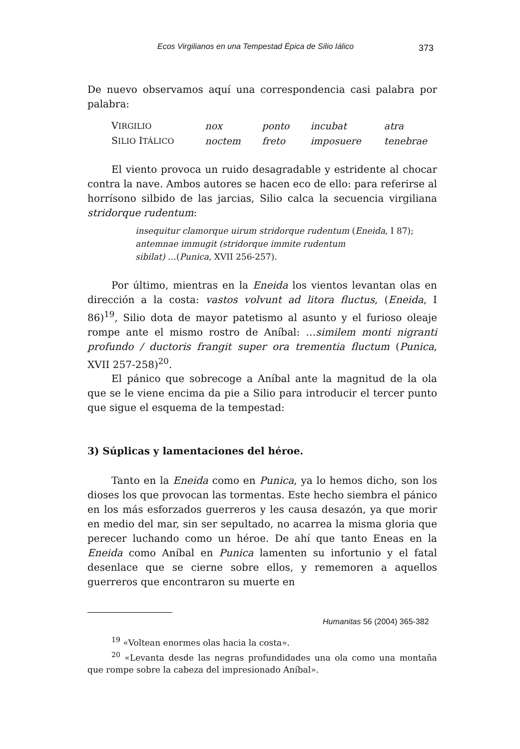Ecos Virgilianos en una Tempestad Épica de Silio Iálico 373
De nuevo observamos aquí una correspondencia casi palabra por palabra:
| V IRGILIO | nox | ponto | incubat | atra |
| S ILIO I TÁLICO | noctem | freto | imposuere | tenebrae |
El viento provoca un ruido desagradable y estridente al chocar contra la nave. Ambos autores se hacen eco de ello: para referirse al horrísono silbido de las jarcias, Silio calca la secuencia virgiliana stridorque rudentum:
insequitur clamorque uirum stridorque rudentum (Eneida, I 87);
antemnae immugit (stridorque immite rudentum
sibilat) …(Punica, XVII 256-257).
Por último, mientras en la Eneida los vientos levantan olas en dirección a la costa: vastos volvunt ad litora fluctus, (Eneida, I 86)<sup>19</sup>, Silio dota de mayor patetismo al asunto y el furioso oleaje rompe ante el mismo rostro de Aníbal: …similem monti nigranti profundo / ductoris frangit super ora trementia fluctum (Punica, XVII 257-258)<sup>20</sup>.
El pánico que sobrecoge a Aníbal ante la magnitud de la ola que se le viene encima da pie a Silio para introducir el tercer punto que sigue el esquema de la tempestad:
3) Súplicas y lamentaciones del héroe.
Tanto en la Eneida como en Punica, ya lo hemos dicho, son los dioses los que provocan las tormentas. Este hecho siembra el pánico en los más esforzados guerreros y les causa desazón, ya que morir en medio del mar, sin ser sepultado, no acarrea la misma gloria que perecer luchando como un héroe. De ahí que tanto Eneas en la Eneida como Aníbal en Punica lamenten su infortunio y el fatal desenlace que se cierne sobre ellos, y rememoren a aquellos guerreros que encontraron su muerte en
<sup>19</sup> «Voltean enormes olas hacia la costa».
<sup>20</sup> «Levanta desde las negras profundidades una ola como una montaña que rompe sobre la cabeza del impresionado Aníbal».
Humanitas 56 (2004) 365-382